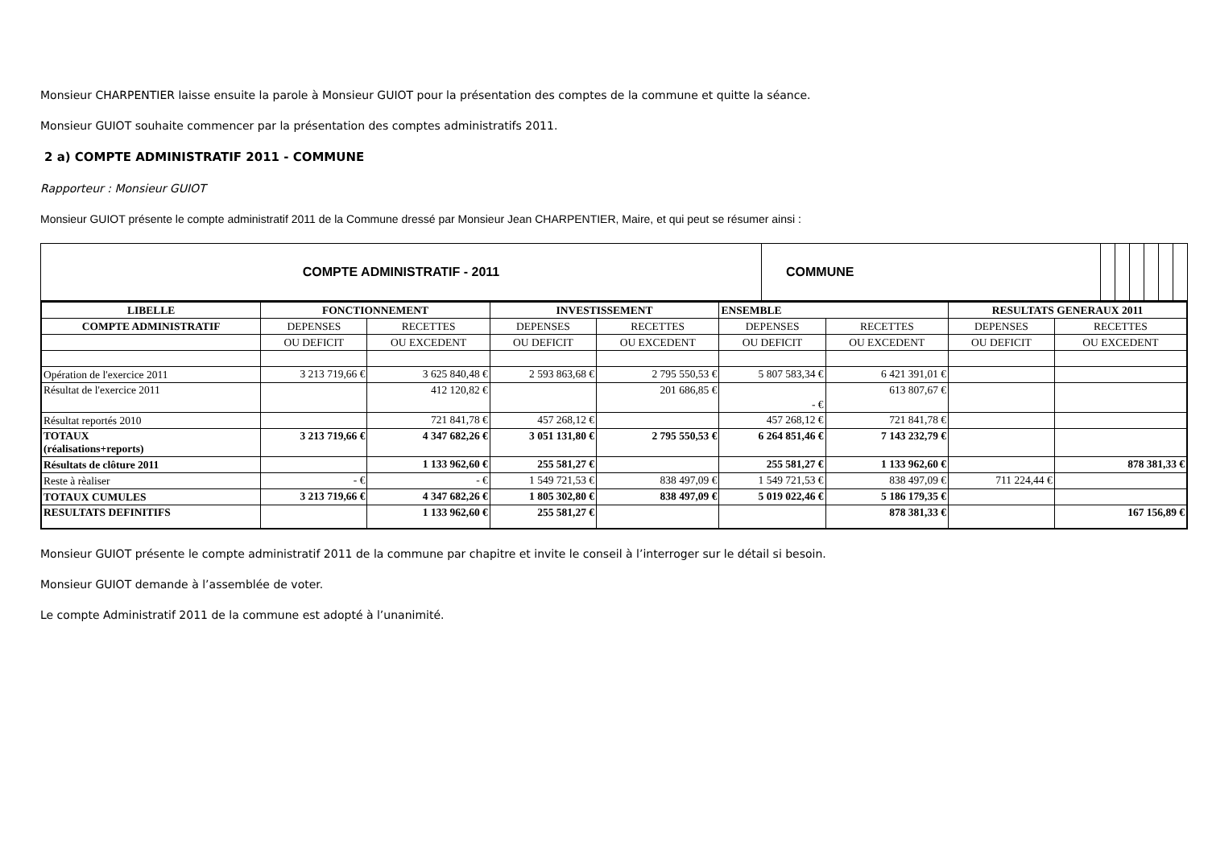Monsieur CHARPENTIER laisse ensuite la parole à Monsieur GUIOT pour la présentation des comptes de la commune et quitte la séance.
Monsieur GUIOT souhaite commencer par la présentation des comptes administratifs 2011.
2 a) COMPTE ADMINISTRATIF 2011 - COMMUNE
Rapporteur : Monsieur GUIOT
Monsieur GUIOT présente le compte administratif 2011 de la Commune dressé par Monsieur Jean CHARPENTIER, Maire, et qui peut se résumer ainsi :
| COMPTE ADMINISTRATIF - 2011 | COMMUNE | | | | | | |
| LIBELLE | FONCTIONNEMENT | | INVESTISSEMENT | | ENSEMBLE | | RESULTATS GENERAUX 2011 | |
| --- | --- | --- | --- | --- | --- | --- | --- | --- |
| COMPTE ADMINISTRATIF | DEPENSES | RECETTES | DEPENSES | RECETTES | DEPENSES | RECETTES | DEPENSES | RECETTES |
| | OU DEFICIT | OU EXCEDENT | OU DEFICIT | OU EXCEDENT | OU DEFICIT | OU EXCEDENT | OU DEFICIT | OU EXCEDENT |
| Opération de l'exercice 2011 | 3 213 719,66 € | 3 625 840,48 € | 2 593 863,68 € | 2 795 550,53 € | 5 807 583,34 € | 6 421 391,01 € | | |
| Résultat de l'exercice 2011 | | 412 120,82 € | | 201 686,85 € | - € | 613 807,67 € | | |
| Résultat reportés 2010 | | 721 841,78 € | 457 268,12 € | | 457 268,12 € | 721 841,78 € | | |
| TOTAUX (réalisations+reports) | 3 213 719,66 € | 4 347 682,26 € | 3 051 131,80 € | 2 795 550,53 € | 6 264 851,46 € | 7 143 232,79 € | | |
| Résultats de clôture 2011 | | 1 133 962,60 € | 255 581,27 € | | 255 581,27 € | 1 133 962,60 € | | 878 381,33 € |
| Reste à rèaliser | - € | - € | 1 549 721,53 € | 838 497,09 € | 1 549 721,53 € | 838 497,09 € | 711 224,44 € | |
| TOTAUX CUMULES | 3 213 719,66 € | 4 347 682,26 € | 1 805 302,80 € | 838 497,09 € | 5 019 022,46 € | 5 186 179,35 € | | |
| RESULTATS DEFINITIFS | | 1 133 962,60 € | 255 581,27 € | | | 878 381,33 € | | 167 156,89 € |
Monsieur GUIOT présente le compte administratif 2011 de la commune par chapitre et invite le conseil à l’interroger sur le détail si besoin.
Monsieur GUIOT demande à l’assemblée de voter.
Le compte Administratif 2011 de la commune est adopté à l’unanimité.